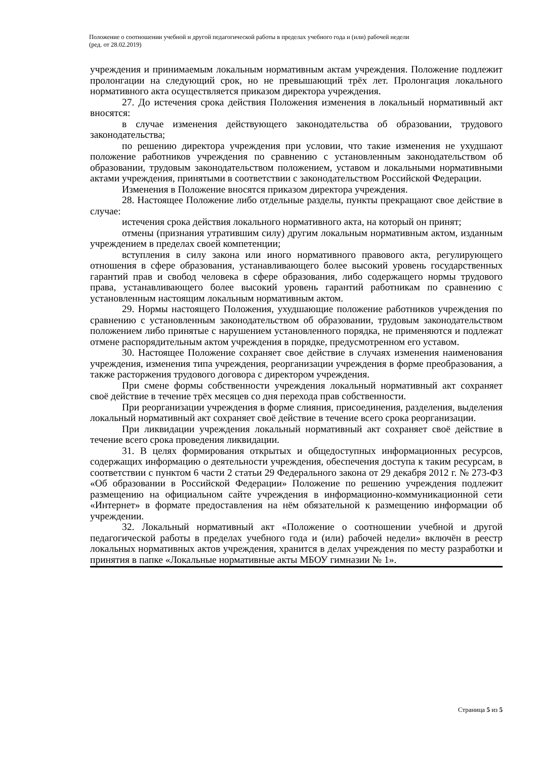Положение о соотношении учебной и другой педагогической работы в пределах учебного года и (или) рабочей недели
(ред. от 28.02.2019)
учреждения и принимаемым локальным нормативным актам учреждения. Положение подлежит пролонгации на следующий срок, но не превышающий трёх лет. Пролонгация локального нормативного акта осуществляется приказом директора учреждения.
27. До истечения срока действия Положения изменения в локальный нормативный акт вносятся:
в случае изменения действующего законодательства об образовании, трудового законодательства;
по решению директора учреждения при условии, что такие изменения не ухудшают положение работников учреждения по сравнению с установленным законодательством об образовании, трудовым законодательством положением, уставом и локальными нормативными актами учреждения, принятыми в соответствии с законодательством Российской Федерации.
Изменения в Положение вносятся приказом директора учреждения.
28. Настоящее Положение либо отдельные разделы, пункты прекращают свое действие в случае:
истечения срока действия локального нормативного акта, на который он принят;
отмены (признания утратившим силу) другим локальным нормативным актом, изданным учреждением в пределах своей компетенции;
вступления в силу закона или иного нормативного правового акта, регулирующего отношения в сфере образования, устанавливающего более высокий уровень государственных гарантий прав и свобод человека в сфере образования, либо содержащего нормы трудового права, устанавливающего более высокий уровень гарантий работникам по сравнению с установленным настоящим локальным нормативным актом.
29. Нормы настоящего Положения, ухудшающие положение работников учреждения по сравнению с установленным законодательством об образовании, трудовым законодательством положением либо принятые с нарушением установленного порядка, не применяются и подлежат отмене распорядительным актом учреждения в порядке, предусмотренном его уставом.
30. Настоящее Положение сохраняет свое действие в случаях изменения наименования учреждения, изменения типа учреждения, реорганизации учреждения в форме преобразования, а также расторжения трудового договора с директором учреждения.
При смене формы собственности учреждения локальный нормативный акт сохраняет своё действие в течение трёх месяцев со дня перехода прав собственности.
При реорганизации учреждения в форме слияния, присоединения, разделения, выделения локальный нормативный акт сохраняет своё действие в течение всего срока реорганизации.
При ликвидации учреждения локальный нормативный акт сохраняет своё действие в течение всего срока проведения ликвидации.
31. В целях формирования открытых и общедоступных информационных ресурсов, содержащих информацию о деятельности учреждения, обеспечения доступа к таким ресурсам, в соответствии с пунктом 6 части 2 статьи 29 Федерального закона от 29 декабря 2012 г. № 273-ФЗ «Об образовании в Российской Федерации» Положение по решению учреждения подлежит размещению на официальном сайте учреждения в информационно-коммуникационной сети «Интернет» в формате предоставления на нём обязательной к размещению информации об учреждении.
32. Локальный нормативный акт «Положение о соотношении учебной и другой педагогической работы в пределах учебного года и (или) рабочей недели» включён в реестр локальных нормативных актов учреждения, хранится в делах учреждения по месту разработки и принятия в папке «Локальные нормативные акты МБОУ гимназии № 1».
Страница 5 из 5